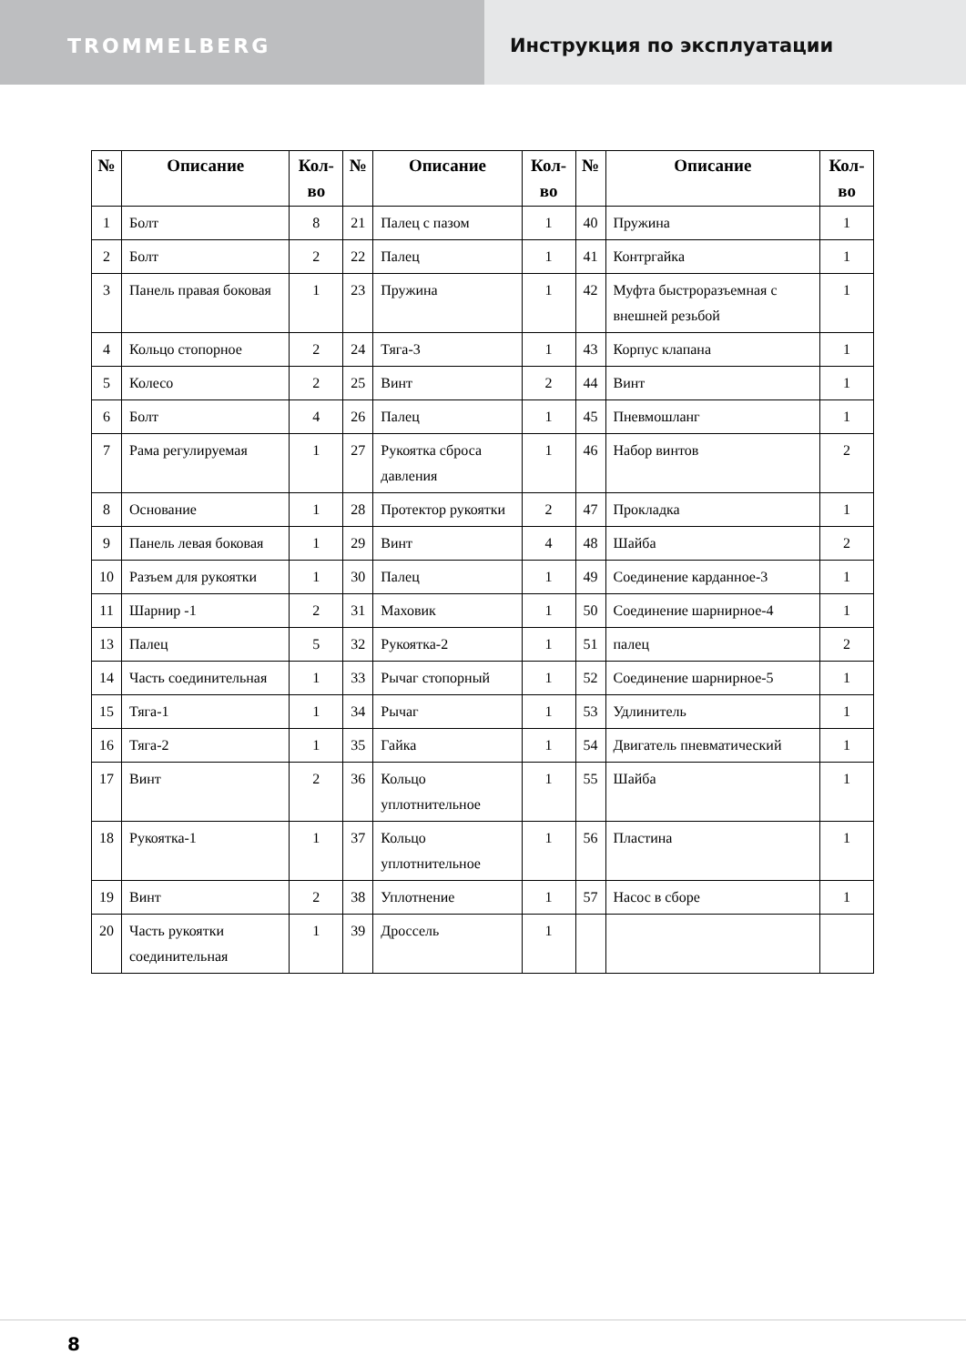TROMMELBERG Инструкция по эксплуатации
| № | Описание | Кол-во | № | Описание | Кол-во | № | Описание | Кол-во |
| --- | --- | --- | --- | --- | --- | --- | --- | --- |
| 1 | Болт | 8 | 21 | Палец с пазом | 1 | 40 | Пружина | 1 |
| 2 | Болт | 2 | 22 | Палец | 1 | 41 | Контргайка | 1 |
| 3 | Панель правая боковая | 1 | 23 | Пружина | 1 | 42 | Муфта быстроразъемная с внешней резьбой | 1 |
| 4 | Кольцо стопорное | 2 | 24 | Тяга-3 | 1 | 43 | Корпус клапана | 1 |
| 5 | Колесо | 2 | 25 | Винт | 2 | 44 | Винт | 1 |
| 6 | Болт | 4 | 26 | Палец | 1 | 45 | Пневмошланг | 1 |
| 7 | Рама регулируемая | 1 | 27 | Рукоятка сброса давления | 1 | 46 | Набор винтов | 2 |
| 8 | Основание | 1 | 28 | Протектор рукоятки | 2 | 47 | Прокладка | 1 |
| 9 | Панель левая боковая | 1 | 29 | Винт | 4 | 48 | Шайба | 2 |
| 10 | Разъем для рукоятки | 1 | 30 | Палец | 1 | 49 | Соединение карданное-3 | 1 |
| 11 | Шарнир -1 | 2 | 31 | Маховик | 1 | 50 | Соединение шарнирное-4 | 1 |
| 13 | Палец | 5 | 32 | Рукоятка-2 | 1 | 51 | палец | 2 |
| 14 | Часть соединительная | 1 | 33 | Рычаг стопорный | 1 | 52 | Соединение шарнирное-5 | 1 |
| 15 | Тяга-1 | 1 | 34 | Рычаг | 1 | 53 | Удлинитель | 1 |
| 16 | Тяга-2 | 1 | 35 | Гайка | 1 | 54 | Двигатель пневматический | 1 |
| 17 | Винт | 2 | 36 | Кольцо уплотнительное | 1 | 55 | Шайба | 1 |
| 18 | Рукоятка-1 | 1 | 37 | Кольцо уплотнительное | 1 | 56 | Пластина | 1 |
| 19 | Винт | 2 | 38 | Уплотнение | 1 | 57 | Насос в сборе | 1 |
| 20 | Часть рукоятки соединительная | 1 | 39 | Дроссель | 1 | | | |
8